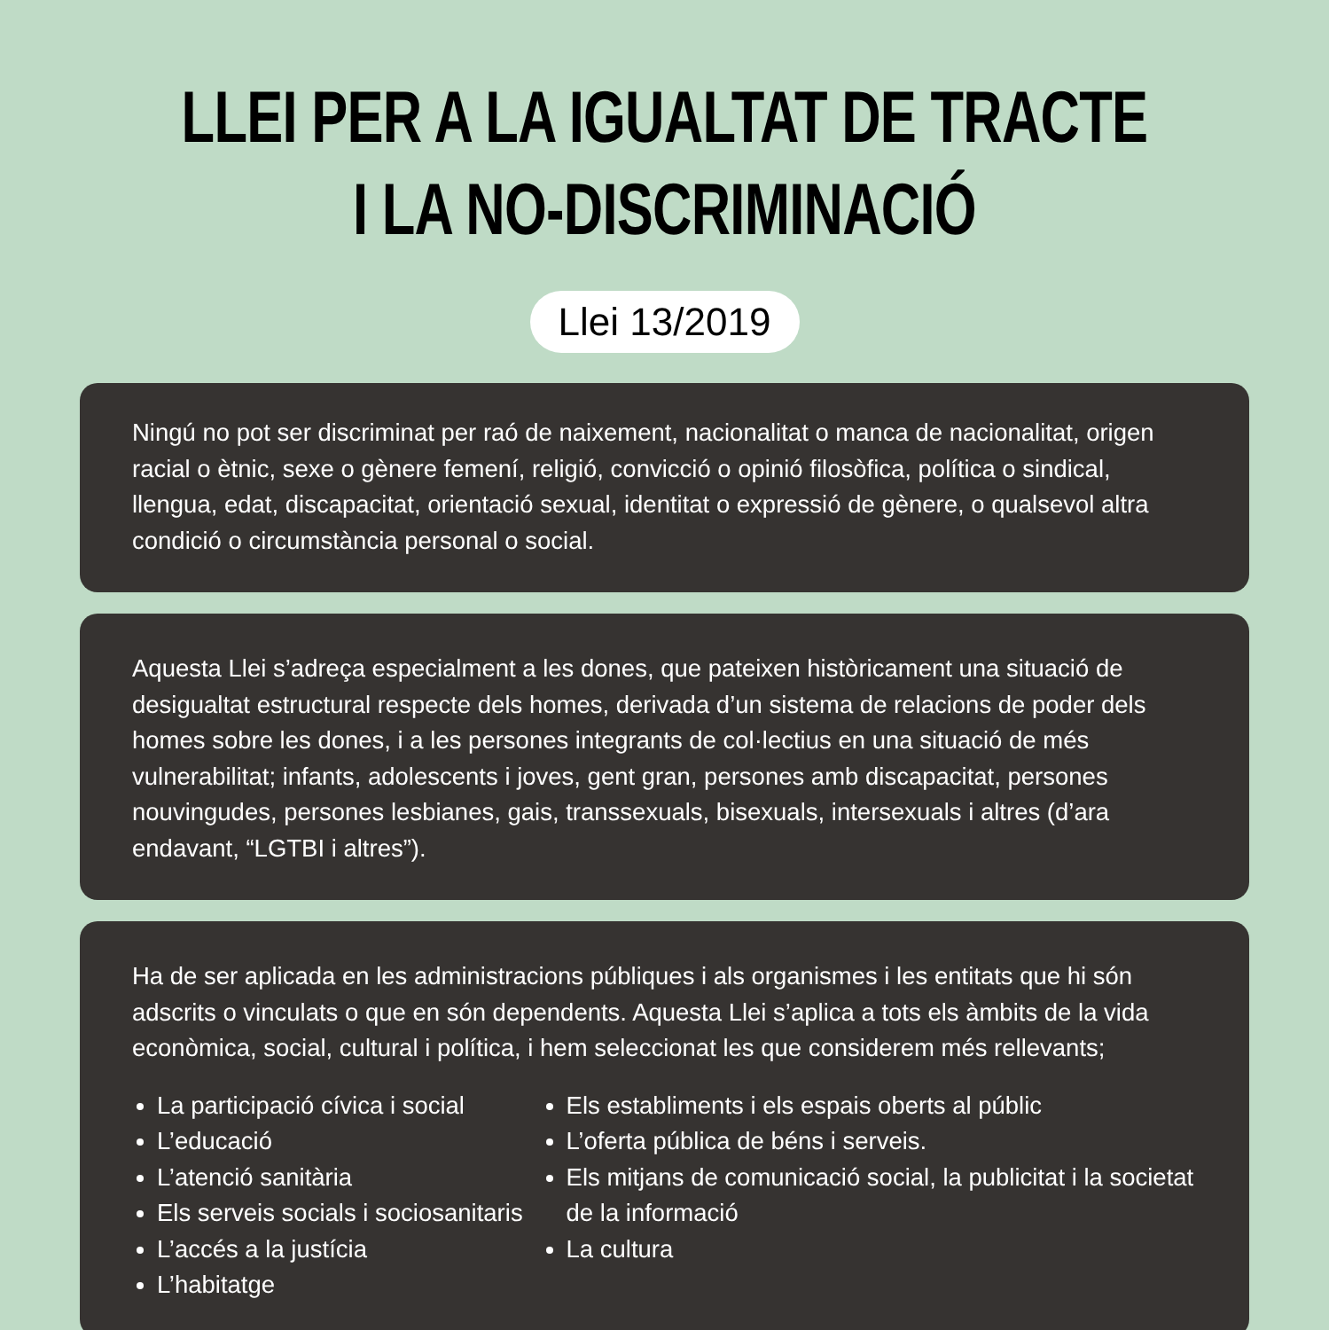LLEI PER A LA IGUALTAT DE TRACTE
I LA NO-DISCRIMINACIÓ
Llei 13/2019
Ningú no pot ser discriminat per raó de naixement, nacionalitat o manca de nacionalitat, origen racial o ètnic, sexe o gènere femení, religió, convicció o opinió filosòfica, política o sindical, llengua, edat, discapacitat, orientació sexual, identitat o expressió de gènere, o qualsevol altra condició o circumstància personal o social.
Aquesta Llei s’adreça especialment a les dones, que pateixen històricament una situació de desigualtat estructural respecte dels homes, derivada d’un sistema de relacions de poder dels homes sobre les dones, i a les persones integrants de col·lectius en una situació de més vulnerabilitat; infants, adolescents i joves, gent gran, persones amb discapacitat, persones nouvingudes, persones lesbianes, gais, transsexuals, bisexuals, intersexuals i altres (d’ara endavant, “LGTBI i altres”).
Ha de ser aplicada en les administracions públiques i als organismes i les entitats que hi són adscrits o vinculats o que en són dependents. Aquesta Llei s’aplica a tots els àmbits de la vida econòmica, social, cultural i política, i hem seleccionat les que considerem més rellevants;
La participació cívica i social
L’educació
L’atenció sanitària
Els serveis socials i sociosanitaris
L’accés a la justícia
L’habitatge
Els establiments i els espais oberts al públic
L’oferta pública de béns i serveis.
Els mitjans de comunicació social, la publicitat i la societat de la informació
La cultura